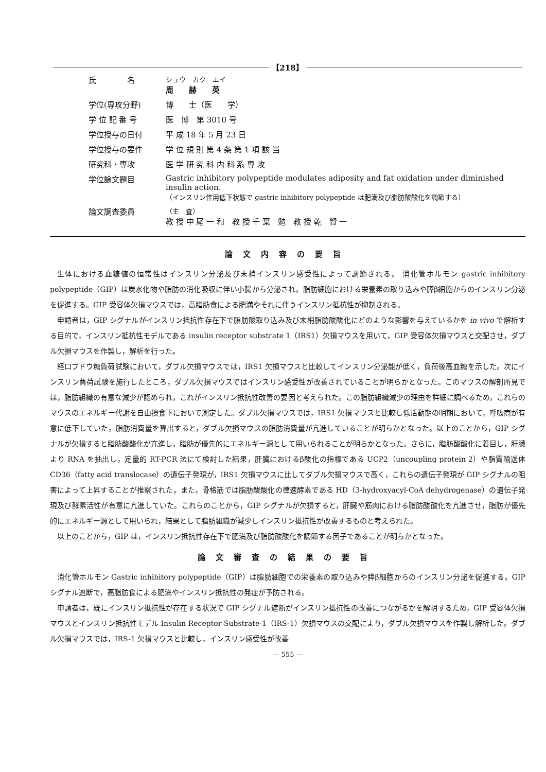【218】
| 氏 名 | シュウ カク エイ 周 赫 英 |
| 学位(専攻分野) | 博 士（医 学） |
| 学 位 記 番 号 | 医 博 第 3010 号 |
| 学位授与の日付 | 平 成 18 年 5 月 23 日 |
| 学位授与の要件 | 学 位 規 則 第 4 条 第 1 項 該 当 |
| 研究科・専攻 | 医 学 研 究 科 内 科 系 専 攻 |
| 学位論文題目 | Gastric inhibitory polypeptide modulates adiposity and fat oxidation under diminished insulin action. （インスリン作用低下状態で gastric inhibitory polypeptide は肥満及び脂肪酸酸化を調節する） |
| 論文調査委員 | （主 査） 教 授 中 尾 一 和 教 授 千 葉 勉 教 授 乾 賢 一 |
論文内容の要旨
生体における血糖値の恒常性はインスリン分泌及び末梢インスリン感受性によって調節される。 消化管ホルモン gastric inhibitory polypeptide（GIP）は炭水化物や脂肪の消化吸収に伴い小腸から分泌され，脂肪細胞における栄養素の取り込みや膵β細胞からのインスリン分泌を促進する。GIP 受容体欠損マウスでは，高脂肪食による肥満やそれに伴うインスリン抵抗性が抑制される。
申請者は，GIP シグナルがインスリン抵抗性存在下で脂肪酸取り込み及び末梢脂肪酸酸化にどのような影響を与えているかを in vivo で解析する目的で，インスリン抵抗性モデルである insulin receptor substrate 1（IRS1）欠損マウスを用いて，GIP 受容体欠損マウスと交配させ，ダブル欠損マウスを作製し，解析を行った。
経口ブドウ糖負荷試験において，ダブル欠損マウスでは，IRS1 欠損マウスと比較してインスリン分泌能が低く，負荷後高血糖を示した。次にインスリン負荷試験を施行したところ，ダブル欠損マウスではインスリン感受性が改善されていることが明らかとなった。このマウスの解剖所見では，脂肪組織の有意な減少が認められ，これがインスリン抵抗性改善の要因と考えられた。この脂肪組織減少の理由を詳細に調べるため，これらのマウスのエネルギー代謝を自由摂食下において測定した。ダブル欠損マウスでは，IRS1 欠損マウスと比較し低活動期の明期において，呼吸商が有意に低下していた。脂肪消費量を算出すると，ダブル欠損マウスの脂肪消費量が亢進していることが明らかとなった。以上のことから，GIP シグナルが欠損すると脂肪酸酸化が亢進し，脂肪が優先的にエネルギー源として用いられることが明らかとなった。さらに，脂肪酸酸化に着目し，肝臓より RNA を抽出し，定量的 RT-PCR 法にて検討した結果，肝臓におけるβ酸化の指標である UCP2（uncoupling protein 2）や脂質輸送体 CD36（fatty acid translocase）の遺伝子発現が，IRS1 欠損マウスに比してダブル欠損マウスで高く，これらの遺伝子発現が GIP シグナルの阻害によって上昇することが推察された。また，骨格筋では脂肪酸酸化の律速酵素である HD（3-hydroxyacyl-CoA dehydrogenase）の遺伝子発現及び酵素活性が有意に亢進していた。これらのことから，GIP シグナルが欠損すると，肝臓や筋肉における脂肪酸酸化を亢進させ，脂肪が優先的にエネルギー源として用いられ，結果として脂肪組織が減少しインスリン抵抗性が改善するものと考えられた。
以上のことから，GIP は，インスリン抵抗性存在下で肥満及び脂肪酸酸化を調節する因子であることが明らかとなった。
論文審査の結果の要旨
消化管ホルモン Gastric inhibitory polypeptide（GIP）は脂肪細胞での栄養素の取り込みや膵β細胞からのインスリン分泌を促進する。GIP シグナル遮断で，高脂肪食による肥満やインスリン抵抗性の発症が予防される。
申請者は，既にインスリン抵抗性が存在する状況で GIP シグナル遮断がインスリン抵抗性の改善につながるかを解明するため，GIP 受容体欠損マウスとインスリン抵抗性モデル Insulin Receptor Substrate-1（IRS-1）欠損マウスの交配により，ダブル欠損マウスを作製し解析した。ダブル欠損マウスでは，IRS-1 欠損マウスと比較し，インスリン感受性が改善
— 555 —